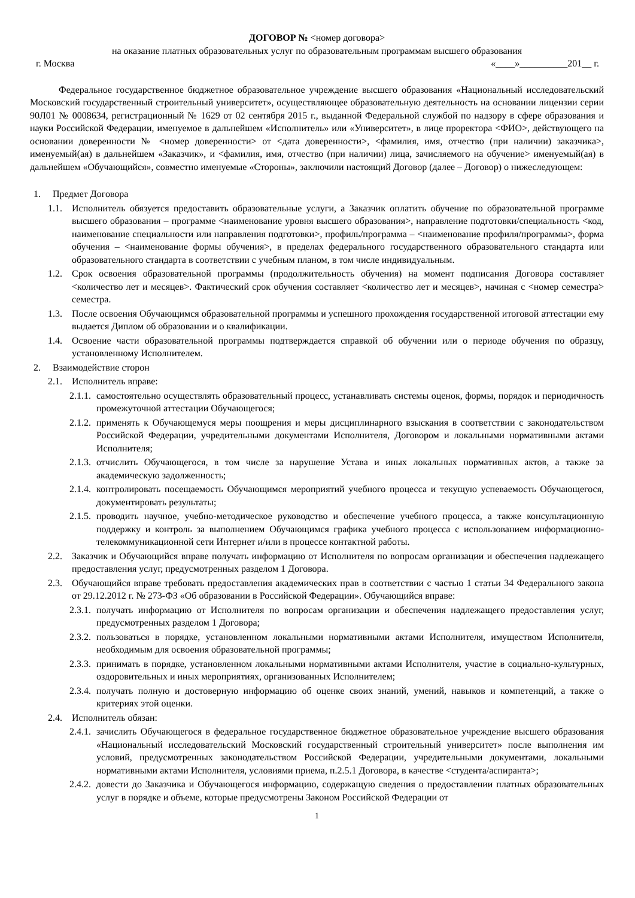ДОГОВОР № <номер договора>
на оказание платных образовательных услуг по образовательным программам высшего образования
г. Москва «____»__________201__ г.
Федеральное государственное бюджетное образовательное учреждение высшего образования «Национальный исследовательский Московский государственный строительный университет», осуществляющее образовательную деятельность на основании лицензии серии 90Л01 № 0008634, регистрационный № 1629 от 02 сентября 2015 г., выданной Федеральной службой по надзору в сфере образования и науки Российской Федерации, именуемое в дальнейшем «Исполнитель» или «Университет», в лице проректора <ФИО>, действующего на основании доверенности № <номер доверенности> от <дата доверенности>, <фамилия, имя, отчество (при наличии) заказчика>, именуемый(ая) в дальнейшем «Заказчик», и <фамилия, имя, отчество (при наличии) лица, зачисляемого на обучение> именуемый(ая) в дальнейшем «Обучающийся», совместно именуемые «Стороны», заключили настоящий Договор (далее – Договор) о нижеследующем:
1. Предмет Договора
1.1. Исполнитель обязуется предоставить образовательные услуги, а Заказчик оплатить обучение по образовательной программе высшего образования – программе <наименование уровня высшего образования>, направление подготовки/специальность <код, наименование специальности или направления подготовки>, профиль/программа – <наименование профиля/программы>, форма обучения – <наименование формы обучения>, в пределах федерального государственного образовательного стандарта или образовательного стандарта в соответствии с учебным планом, в том числе индивидуальным.
1.2. Срок освоения образовательной программы (продолжительность обучения) на момент подписания Договора составляет <количество лет и месяцев>. Фактический срок обучения составляет <количество лет и месяцев>, начиная с <номер семестра> семестра.
1.3. После освоения Обучающимся образовательной программы и успешного прохождения государственной итоговой аттестации ему выдается Диплом об образовании и о квалификации.
1.4. Освоение части образовательной программы подтверждается справкой об обучении или о периоде обучения по образцу, установленному Исполнителем.
2. Взаимодействие сторон
2.1. Исполнитель вправе:
2.1.1. самостоятельно осуществлять образовательный процесс, устанавливать системы оценок, формы, порядок и периодичность промежуточной аттестации Обучающегося;
2.1.2. применять к Обучающемуся меры поощрения и меры дисциплинарного взыскания в соответствии с законодательством Российской Федерации, учредительными документами Исполнителя, Договором и локальными нормативными актами Исполнителя;
2.1.3. отчислить Обучающегося, в том числе за нарушение Устава и иных локальных нормативных актов, а также за академическую задолженность;
2.1.4. контролировать посещаемость Обучающимся мероприятий учебного процесса и текущую успеваемость Обучающегося, документировать результаты;
2.1.5. проводить научное, учебно-методическое руководство и обеспечение учебного процесса, а также консультационную поддержку и контроль за выполнением Обучающимся графика учебного процесса с использованием информационно-телекоммуникационной сети Интернет и/или в процессе контактной работы.
2.2. Заказчик и Обучающийся вправе получать информацию от Исполнителя по вопросам организации и обеспечения надлежащего предоставления услуг, предусмотренных разделом 1 Договора.
2.3. Обучающийся вправе требовать предоставления академических прав в соответствии с частью 1 статьи 34 Федерального закона от 29.12.2012 г. № 273-ФЗ «Об образовании в Российской Федерации». Обучающийся вправе:
2.3.1. получать информацию от Исполнителя по вопросам организации и обеспечения надлежащего предоставления услуг, предусмотренных разделом 1 Договора;
2.3.2. пользоваться в порядке, установленном локальными нормативными актами Исполнителя, имуществом Исполнителя, необходимым для освоения образовательной программы;
2.3.3. принимать в порядке, установленном локальными нормативными актами Исполнителя, участие в социально-культурных, оздоровительных и иных мероприятиях, организованных Исполнителем;
2.3.4. получать полную и достоверную информацию об оценке своих знаний, умений, навыков и компетенций, а также о критериях этой оценки.
2.4. Исполнитель обязан:
2.4.1. зачислить Обучающегося в федеральное государственное бюджетное образовательное учреждение высшего образования «Национальный исследовательский Московский государственный строительный университет» после выполнения им условий, предусмотренных законодательством Российской Федерации, учредительными документами, локальными нормативными актами Исполнителя, условиями приема, п.2.5.1 Договора, в качестве <студента/аспиранта>;
2.4.2. довести до Заказчика и Обучающегося информацию, содержащую сведения о предоставлении платных образовательных услуг в порядке и объеме, которые предусмотрены Законом Российской Федерации от
1